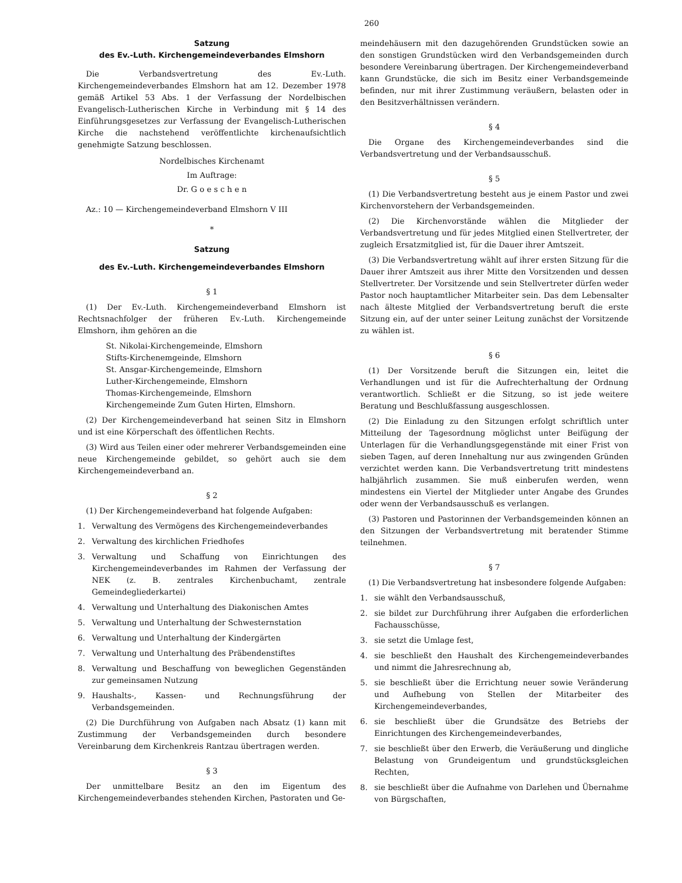260
Satzung
des Ev.-Luth. Kirchengemeindeverbandes Elmshorn
Die Verbandsvertretung des Ev.-Luth. Kirchengemeindeverbandes Elmshorn hat am 12. Dezember 1978 gemäß Artikel 53 Abs. 1 der Verfassung der Nordelbischen Evangelisch-Lutherischen Kirche in Verbindung mit § 14 des Einführungsgesetzes zur Verfassung der Evangelisch-Lutherischen Kirche die nachstehend veröffentlichte kirchenaufsichtlich genehmigte Satzung beschlossen.
Nordelbisches Kirchenamt
Im Auftrage:
Dr. G o e s c h e n
Az.: 10 — Kirchengemeindeverband Elmshorn V III
*
Satzung
des Ev.-Luth. Kirchengemeindeverbandes Elmshorn
§ 1
(1) Der Ev.-Luth. Kirchengemeindeverband Elmshorn ist Rechtsnachfolger der früheren Ev.-Luth. Kirchengemeinde Elmshorn, ihm gehören an die
St. Nikolai-Kirchengemeinde, Elmshorn
Stifts-Kirchenemgeinde, Elmshorn
St. Ansgar-Kirchengemeinde, Elmshorn
Luther-Kirchengemeinde, Elmshorn
Thomas-Kirchengemeinde, Elmshorn
Kirchengemeinde Zum Guten Hirten, Elmshorn.
(2) Der Kirchengemeindeverband hat seinen Sitz in Elmshorn und ist eine Körperschaft des öffentlichen Rechts.
(3) Wird aus Teilen einer oder mehrerer Verbandsgemeinden eine neue Kirchengemeinde gebildet, so gehört auch sie dem Kirchengemeindeverband an.
§ 2
(1) Der Kirchengemeindeverband hat folgende Aufgaben:
1. Verwaltung des Vermögens des Kirchengemeindeverbandes
2. Verwaltung des kirchlichen Friedhofes
3. Verwaltung und Schaffung von Einrichtungen des Kirchengemeindeverbandes im Rahmen der Verfassung der NEK (z. B. zentrales Kirchenbuchamt, zentrale Gemeindegliederkartei)
4. Verwaltung und Unterhaltung des Diakonischen Amtes
5. Verwaltung und Unterhaltung der Schwesternstation
6. Verwaltung und Unterhaltung der Kindergärten
7. Verwaltung und Unterhaltung des Präbendenstiftes
8. Verwaltung und Beschaffung von beweglichen Gegenständen zur gemeinsamen Nutzung
9. Haushalts-, Kassen- und Rechnungsführung der Verbandsgemeinden.
(2) Die Durchführung von Aufgaben nach Absatz (1) kann mit Zustimmung der Verbandsgemeinden durch besondere Vereinbarung dem Kirchenkreis Rantzau übertragen werden.
§ 3
Der unmittelbare Besitz an den im Eigentum des Kirchengemeindeverbandes stehenden Kirchen, Pastoraten und Ge-
meindehäusern mit den dazugehörenden Grundstücken sowie an den sonstigen Grundstücken wird den Verbandsgemeinden durch besondere Vereinbarung übertragen. Der Kirchengemeindeverband kann Grundstücke, die sich im Besitz einer Verbandsgemeinde befinden, nur mit ihrer Zustimmung veräußern, belasten oder in den Besitzverhältnissen verändern.
§ 4
Die Organe des Kirchengemeindeverbandes sind die Verbandsvertretung und der Verbandsausschuß.
§ 5
(1) Die Verbandsvertretung besteht aus je einem Pastor und zwei Kirchenvorstehern der Verbandsgemeinden.
(2) Die Kirchenvorstände wählen die Mitglieder der Verbandsvertretung und für jedes Mitglied einen Stellvertreter, der zugleich Ersatzmitglied ist, für die Dauer ihrer Amtszeit.
(3) Die Verbandsvertretung wählt auf ihrer ersten Sitzung für die Dauer ihrer Amtszeit aus ihrer Mitte den Vorsitzenden und dessen Stellvertreter. Der Vorsitzende und sein Stellvertreter dürfen weder Pastor noch hauptamtlicher Mitarbeiter sein. Das dem Lebensalter nach älteste Mitglied der Verbandsvertretung beruft die erste Sitzung ein, auf der unter seiner Leitung zunächst der Vorsitzende zu wählen ist.
§ 6
(1) Der Vorsitzende beruft die Sitzungen ein, leitet die Verhandlungen und ist für die Aufrechterhaltung der Ordnung verantwortlich. Schließt er die Sitzung, so ist jede weitere Beratung und Beschlußfassung ausgeschlossen.
(2) Die Einladung zu den Sitzungen erfolgt schriftlich unter Mitteilung der Tagesordnung möglichst unter Beifügung der Unterlagen für die Verhandlungsgegenstände mit einer Frist von sieben Tagen, auf deren Innehaltung nur aus zwingenden Gründen verzichtet werden kann. Die Verbandsvertretung tritt mindestens halbjährlich zusammen. Sie muß einberufen werden, wenn mindestens ein Viertel der Mitglieder unter Angabe des Grundes oder wenn der Verbandsausschuß es verlangen.
(3) Pastoren und Pastorinnen der Verbandsgemeinden können an den Sitzungen der Verbandsvertretung mit beratender Stimme teilnehmen.
§ 7
(1) Die Verbandsvertretung hat insbesondere folgende Aufgaben:
1. sie wählt den Verbandsausschuß,
2. sie bildet zur Durchführung ihrer Aufgaben die erforderlichen Fachausschüsse,
3. sie setzt die Umlage fest,
4. sie beschließt den Haushalt des Kirchengemeindeverbandes und nimmt die Jahresrechnung ab,
5. sie beschließt über die Errichtung neuer sowie Veränderung und Aufhebung von Stellen der Mitarbeiter des Kirchengemeindeverbandes,
6. sie beschließt über die Grundsätze des Betriebs der Einrichtungen des Kirchengemeindeverbandes,
7. sie beschließt über den Erwerb, die Veräußerung und dingliche Belastung von Grundeigentum und grundstücksgleichen Rechten,
8. sie beschließt über die Aufnahme von Darlehen und Übernahme von Bürgschaften,